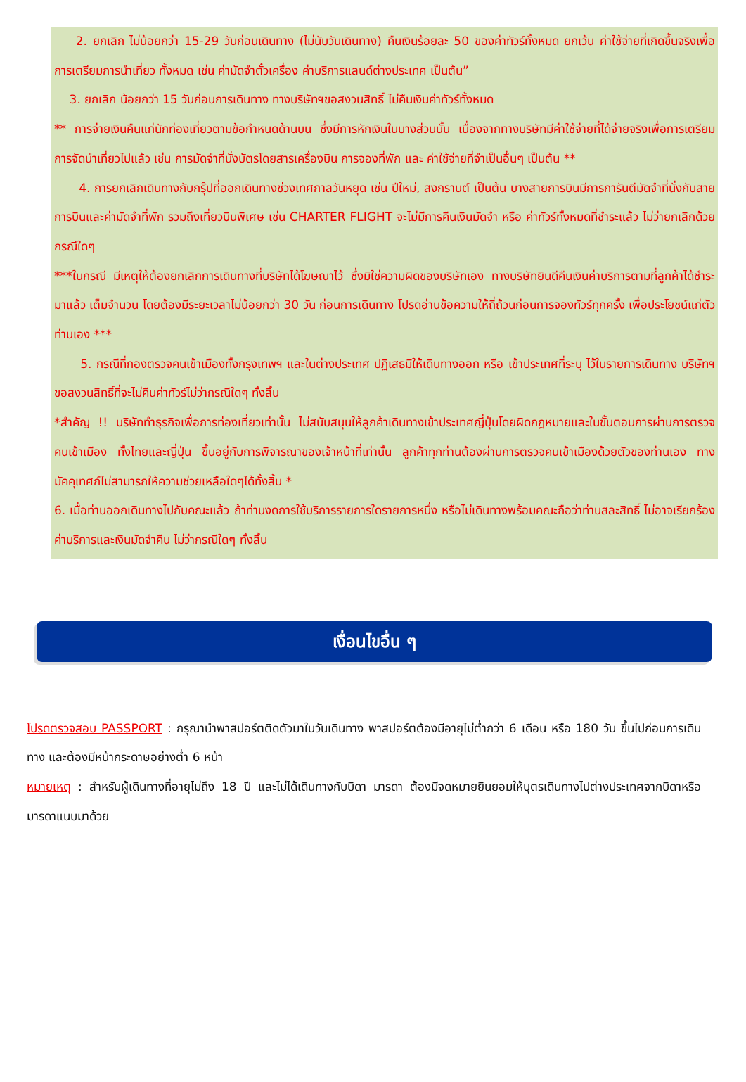2. ยกเลิก ไม่น้อยกว่า 15-29 วันก่อนเดินทาง (ไม่นับวันเดินทาง) คืนเงินร้อยละ 50 ของค่าทัวร์ทั้งหมด ยกเว้น ค่าใช้จ่ายที่เกิดขึ้นจริงเพื่อการเตรียมการนำเที่ยว ทั้งหมด เช่น ค่ามัดจำตั๋วเครื่อง ค่าบริการแลนด์ต่างประเทศ เป็นต้น”
3. ยกเลิก น้อยกว่า 15 วันก่อนการเดินทาง ทางบริษัทฯขอสงวนสิทธิ์ ไม่คืนเงินค่าทัวร์ทั้งหมด
** การจ่ายเงินคืนแก่นักท่องเที่ยวตามข้อกำหนดด้านบน ซึ่งมีการหักเงินในบางส่วนนั้น เนื่องจากทางบริษัทมีค่าใช้จ่ายที่ได้จ่ายจริงเพื่อการเตรียมการจัดนำเที่ยวไปแล้ว เช่น การมัดจำที่นั่งบัตรโดยสารเครื่องบิน การจองที่พัก และ ค่าใช้จ่ายที่จำเป็นอื่นๆ เป็นต้น **
4. การยกเลิกเดินทางกับกรุ๊ปที่ออกเดินทางช่วงเทศกาลวันหยุด เช่น ปีใหม่, สงกรานต์ เป็นต้น บางสายการบินมีการการันตีมัดจำที่นั่งกับสายการบินและค่ามัดจำที่พัก รวมถึงเที่ยวบินพิเศษ เช่น CHARTER FLIGHT จะไม่มีการคืนเงินมัดจำ หรือ ค่าทัวร์ทั้งหมดที่ชำระแล้ว ไม่ว่ายกเลิกด้วยกรณีใดๆ
***ในกรณี มีเหตุให้ต้องยกเลิกการเดินทางที่บริษัทได้โฆษณาไว้ ซึ่งมิใช่ความผิดของบริษัทเอง ทางบริษัทยินดีคืนเงินค่าบริการตามที่ลูกค้าได้ชำระมาแล้ว เต็มจำนวน โดยต้องมีระยะเวลาไม่น้อยกว่า 30 วัน ก่อนการเดินทาง โปรดอ่านข้อความให้ถี่ถ้วนก่อนการจองทัวร์ทุกครั้ง เพื่อประโยชน์แก่ตัวท่านเอง ***
5. กรณีที่กองตรวจคนเข้าเมืองทั้งกรุงเทพฯ และในต่างประเทศ ปฏิเสธมิให้เดินทางออก หรือ เข้าประเทศที่ระบุ ไว้ในรายการเดินทาง บริษัทฯ ขอสงวนสิทธิ์ที่จะไม่คืนค่าทัวร์ไม่ว่ากรณีใดๆ ทั้งสิ้น
*สำคัญ !! บริษัททำธุรกิจเพื่อการท่องเที่ยวเท่านั้น ไม่สนับสนุนให้ลูกค้าเดินทางเข้าประเทศญี่ปุ่นโดยผิดกฎหมายและในขั้นตอนการผ่านการตรวจคนเข้าเมือง ทั้งไทยและญี่ปุ่น ขึ้นอยู่กับการพิจารณาของเจ้าหน้าที่เท่านั้น ลูกค้าทุกท่านต้องผ่านการตรวจคนเข้าเมืองด้วยตัวของท่านเอง ทางมัคคุเทศก์ไม่สามารถให้ความช่วยเหลือใดๆได้ทั้งสิ้น *
6. เมื่อท่านออกเดินทางไปกับคณะแล้ว ถ้าท่านงดการใช้บริการรายการใดรายการหนึ่ง หรือไม่เดินทางพร้อมคณะถือว่าท่านสละสิทธิ์ ไม่อาจเรียกร้องค่าบริการและเงินมัดจำคืน ไม่ว่ากรณีใดๆ ทั้งสิ้น
เงื่อนไขอื่น ๆ
โปรดตรวจสอบ PASSPORT : กรุณานำพาสปอร์ตติดตัวมาในวันเดินทาง พาสปอร์ตต้องมีอายุไม่ต่ำกว่า 6 เดือน หรือ 180 วัน ขึ้นไปก่อนการเดินทาง และต้องมีหน้ากระดาษอย่างต่ำ 6 หน้า
หมายเหตุ : สำหรับผู้เดินทางที่อายุไม่ถึง 18 ปี และไม่ได้เดินทางกับบิดา มารดา ต้องมีจดหมายยินยอมให้บุตรเดินทางไปต่างประเทศจากบิดาหรือมารดาแนบมาด้วย